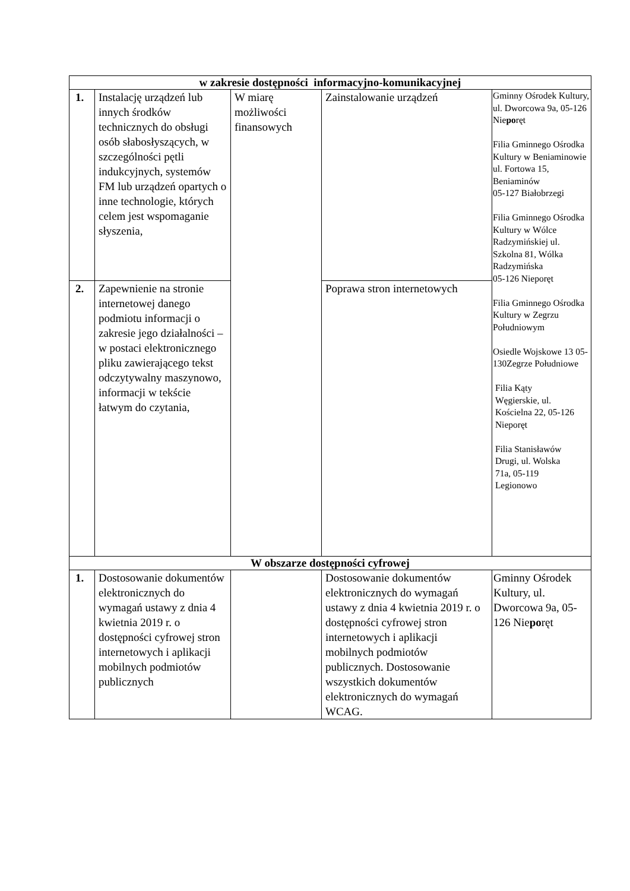| w zakresie dostępności informacyjno-komunikacyjnej | | | | |
| 1. | Instalację urządzeń lub innych środków technicznych do obsługi osób słabosłyszących, w szczególności pętli indukcyjnych, systemów FM lub urządzeń opartych o inne technologie, których celem jest wspomaganie słyszenia, | W miarę możliwości finansowych | Zainstalowanie urządzeń | Gminny Ośrodek Kultury, ul. Dworcowa 9a, 05-126 Nie po ręt Filia Gminnego Ośrodka Kultury w Beniaminowie ul. Fortowa 15, Beniaminów 05-127 Białobrzegi Filia Gminnego Ośrodka Kultury w Wólce Radzymińskiej ul. Szkolna 81, Wólka Radzymińska 05-126 Nieporęt Filia Gminnego Ośrodka Kultury w Zegrzu Południowym Osiedle Wojskowe 13 05-130Zegrze Południowe Filia Kąty Węgierskie, ul. Kościelna 22, 05-126 Nieporęt Filia Stanisławów Drugi, ul. Wolska 71a, 05-119 Legionowo |
| 2. | Zapewnienie na stronie internetowej danego podmiotu informacji o zakresie jego działalności – w postaci elektronicznego pliku zawierającego tekst odczytywalny maszynowo, informacji w tekście łatwym do czytania, | | Poprawa stron internetowych | |
| W obszarze dostępności cyfrowej | | | | |
| 1. | Dostosowanie dokumentów elektronicznych do wymagań ustawy z dnia 4 kwietnia 2019 r. o dostępności cyfrowej stron internetowych i aplikacji mobilnych podmiotów publicznych | | Dostosowanie dokumentów elektronicznych do wymagań ustawy z dnia 4 kwietnia 2019 r. o dostępności cyfrowej stron internetowych i aplikacji mobilnych podmiotów publicznych. Dostosowanie wszystkich dokumentów elektronicznych do wymagań WCAG. | Gminny Ośrodek Kultury, ul. Dworcowa 9a, 05-126 Nie po ręt |